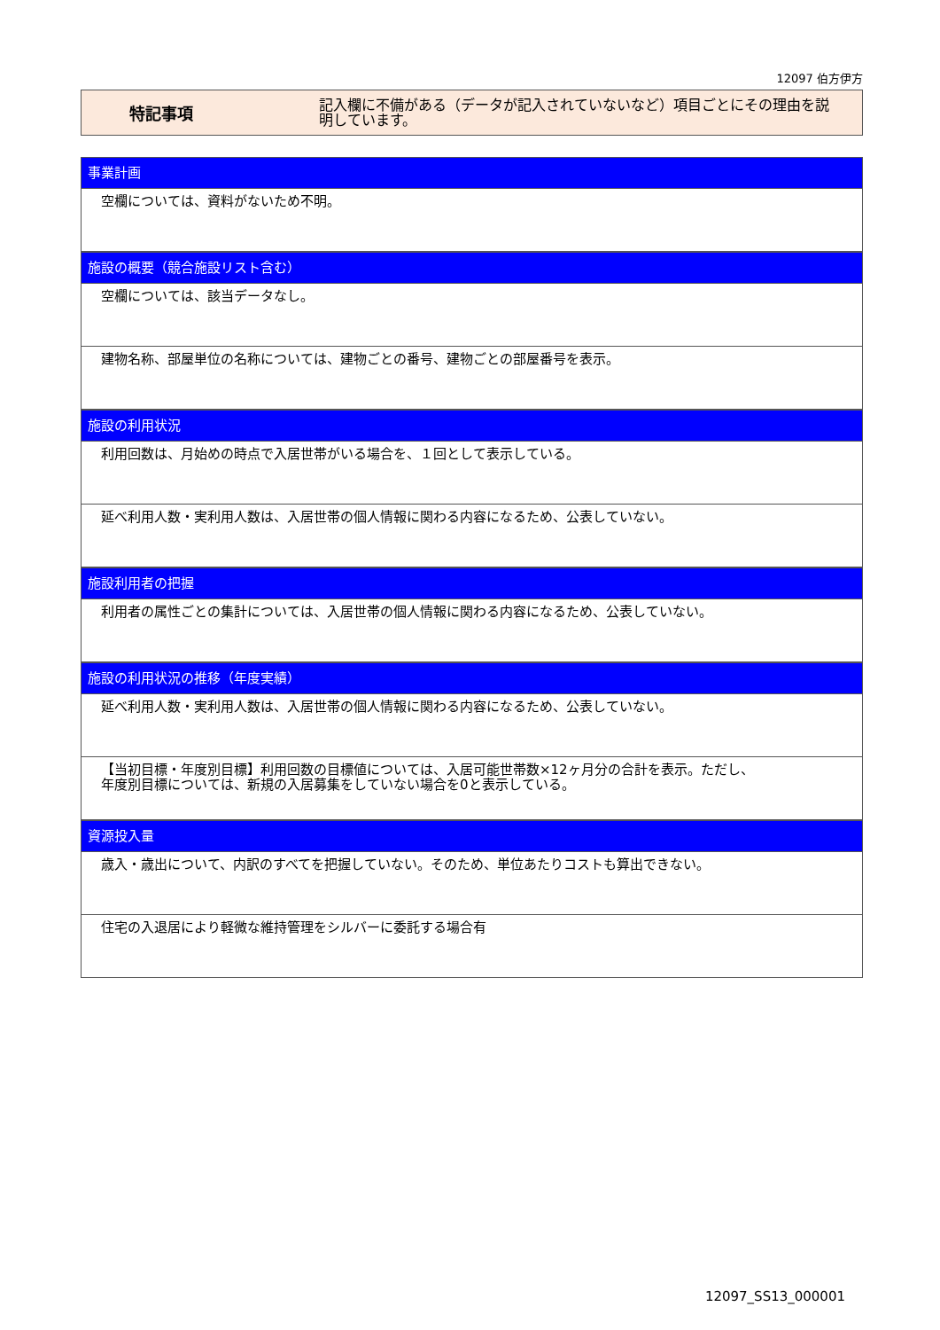12097 伯方伊方
特記事項
記入欄に不備がある（データが記入されていないなど）項目ごとにその理由を説明しています。
事業計画
空欄については、資料がないため不明。
施設の概要（競合施設リスト含む）
空欄については、該当データなし。
建物名称、部屋単位の名称については、建物ごとの番号、建物ごとの部屋番号を表示。
施設の利用状況
利用回数は、月始めの時点で入居世帯がいる場合を、１回として表示している。
延べ利用人数・実利用人数は、入居世帯の個人情報に関わる内容になるため、公表していない。
施設利用者の把握
利用者の属性ごとの集計については、入居世帯の個人情報に関わる内容になるため、公表していない。
施設の利用状況の推移（年度実績）
延べ利用人数・実利用人数は、入居世帯の個人情報に関わる内容になるため、公表していない。
【当初目標・年度別目標】利用回数の目標値については、入居可能世帯数×12ヶ月分の合計を表示。ただし、
年度別目標については、新規の入居募集をしていない場合を0と表示している。
資源投入量
歳入・歳出について、内訳のすべてを把握していない。そのため、単位あたりコストも算出できない。
住宅の入退居により軽微な維持管理をシルバーに委託する場合有
12097_SS13_000001